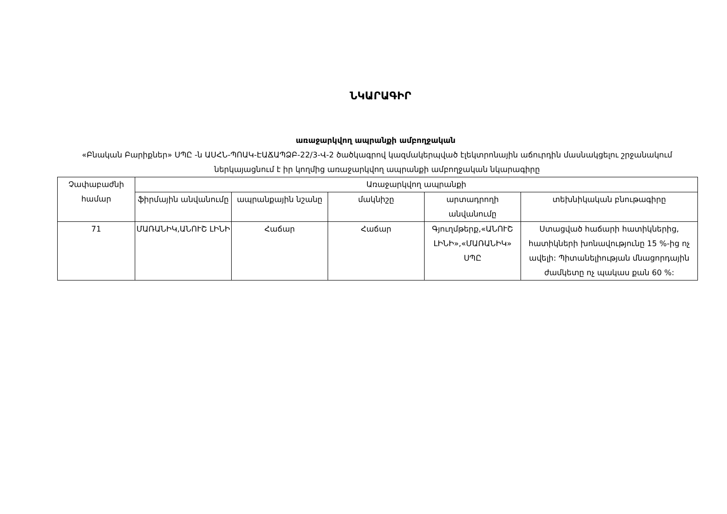ՆԿԱՐԱԳԻՐ
առաջարկվող ապրանքի ամբողջական
«Բնական Բարիքներ» ՍՊԸ -ն ԱՍՀՆ-ՊՈԱԿ-ԷԱՃԱՊՁԲ-22/3-Վ-2 ծածկագրով կազմակերպված էլեկտրոնային աճուրդին մասնակցելու շրջանակում ներկայացնում է իր կողմից առաջարկվող ապրանքի ամբողջական նկարագիրը
| Չափաբաժնի համար | Առաջարկվող ապրանքի | | | | |
| --- | --- | --- | --- | --- | --- |
| | ֆիրմային անվանումը | ապրանքային նշանը | մակնիշը | արտադրողի անվանումը | տեխնիկական բնութագիրը |
| 71 | ՄԱՌԱՆԻԿ,ԱՆՈՒՇ ԼԻՆԻ | Հաճար | Հաճար | Գյուղմթերք,«ԱՆՈՒՇ ԼԻՆԻ»,«ՄԱՌԱՆԻԿ» ՍՊԸ | Ստացված հաճարի հատիկներից, հատիկների խոնավությունը 15 %-ից ոչ ավելի: Պիտանելիության մնացորդային ժամկետը ոչ պակաս քան 60 %: |